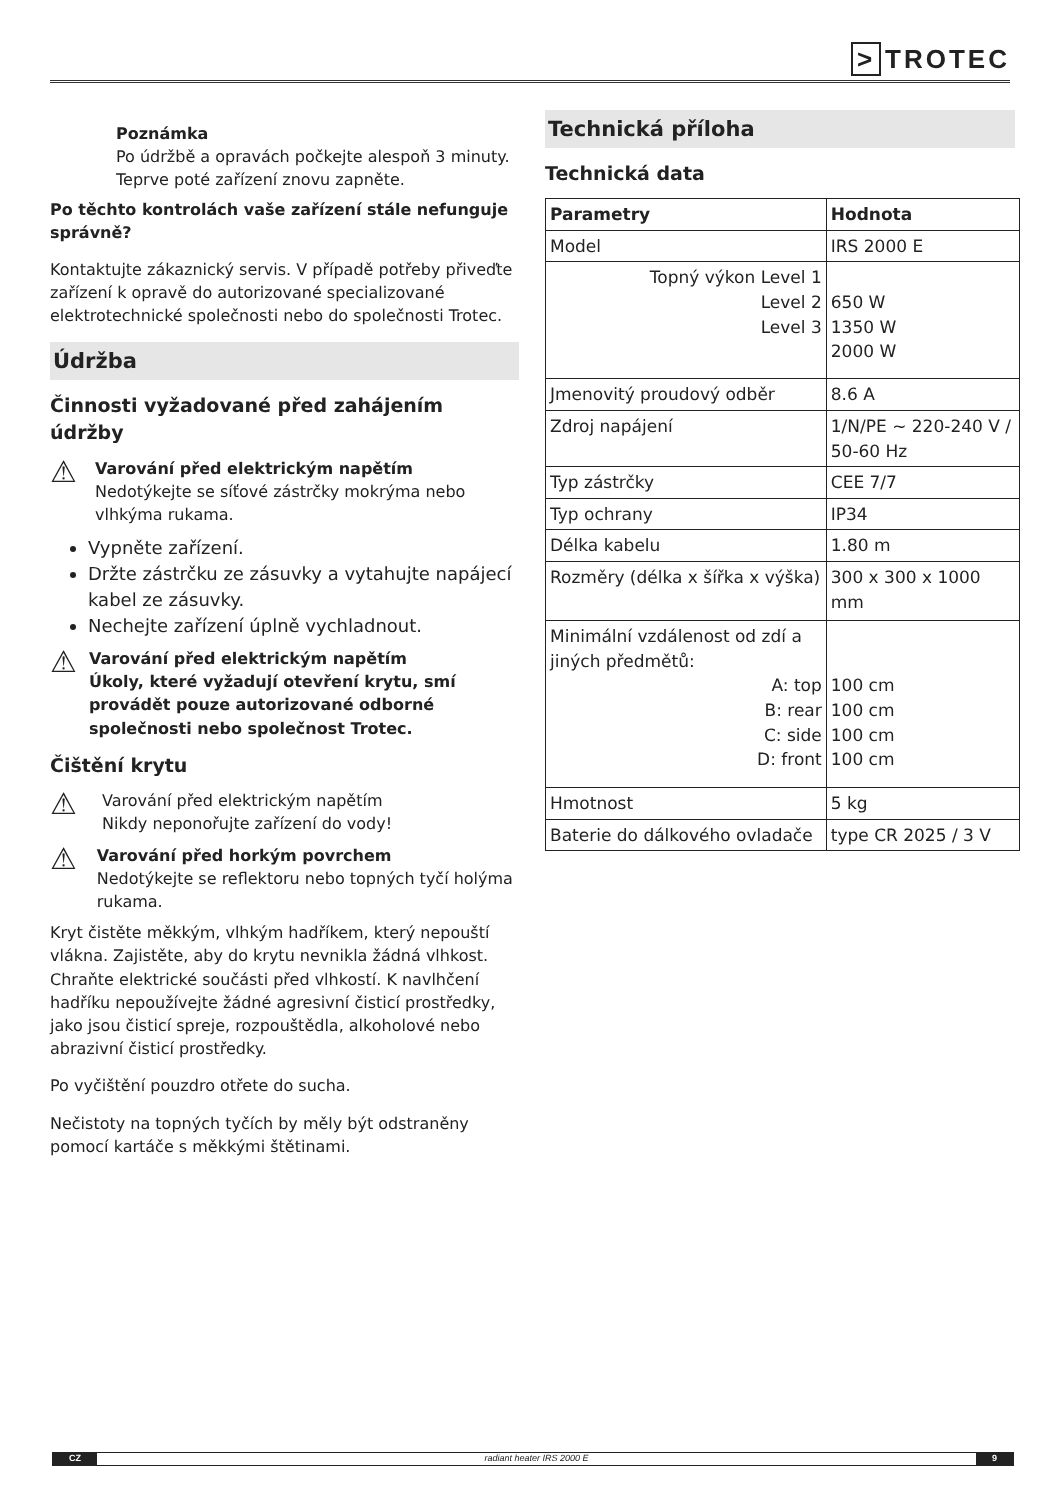> TROTEC
Poznámka
Po údržbě a opravách počkejte alespoň 3 minuty. Teprve poté zařízení znovu zapněte.
Po těchto kontrolách vaše zařízení stále nefunguje správně?
Kontaktujte zákaznický servis. V případě potřeby přiveďte zařízení k opravě do autorizované specializované elektrotechnické společnosti nebo do společnosti Trotec.
Údržba
Činnosti vyžadované před zahájením údržby
⚠
Varování před elektrickým napětím
Nedotýkejte se síťové zástrčky mokrýma nebo vlhkýma rukama.
Vypněte zařízení.
Držte zástrčku ze zásuvky a vytahujte napájecí kabel ze zásuvky.
Nechejte zařízení úplně vychladnout.
⚠
Varování před elektrickým napětím
Úkoly, které vyžadují otevření krytu, smí provádět pouze autorizované odborné společnosti nebo společnost Trotec.
Čištění krytu
⚠
Varování před elektrickým napětím
Nikdy neponořujte zařízení do vody!
⚠
Varování před horkým povrchem
Nedotýkejte se reflektoru nebo topných tyčí holýma rukama.
Kryt čistěte měkkým, vlhkým hadříkem, který nepouští vlákna. Zajistěte, aby do krytu nevnikla žádná vlhkost. Chraňte elektrické součásti před vlhkostí. K navlhčení hadříku nepoužívejte žádné agresivní čisticí prostředky, jako jsou čisticí spreje, rozpouštědla, alkoholové nebo abrazivní čisticí prostředky.
Po vyčištění pouzdro otřete do sucha.
Nečistoty na topných tyčích by měly být odstraněny pomocí kartáče s měkkými štětinami.
Technická příloha
Technická data
| Parametry | Hodnota |
| Model | IRS 2000 E |
| Topný výkon Level 1 Level 2 Level 3 | 650 W 1350 W 2000 W |
| Jmenovitý proudový odběr | 8.6 A |
| Zdroj napájení | 1/N/PE ~ 220-240 V / 50-60 Hz |
| Typ zástrčky | CEE 7/7 |
| Typ ochrany | IP34 |
| Délka kabelu | 1.80 m |
| Rozměry (délka x šířka x výška) | 300 x 300 x 1000 mm |
| Minimální vzdálenost od zdí a jiných předmětů: A: top B: rear C: side D: front | 100 cm 100 cm 100 cm 100 cm |
| Hmotnost | 5 kg |
| Baterie do dálkového ovladače | type CR 2025 / 3 V |
CZ radiant heater IRS 2000 E 9